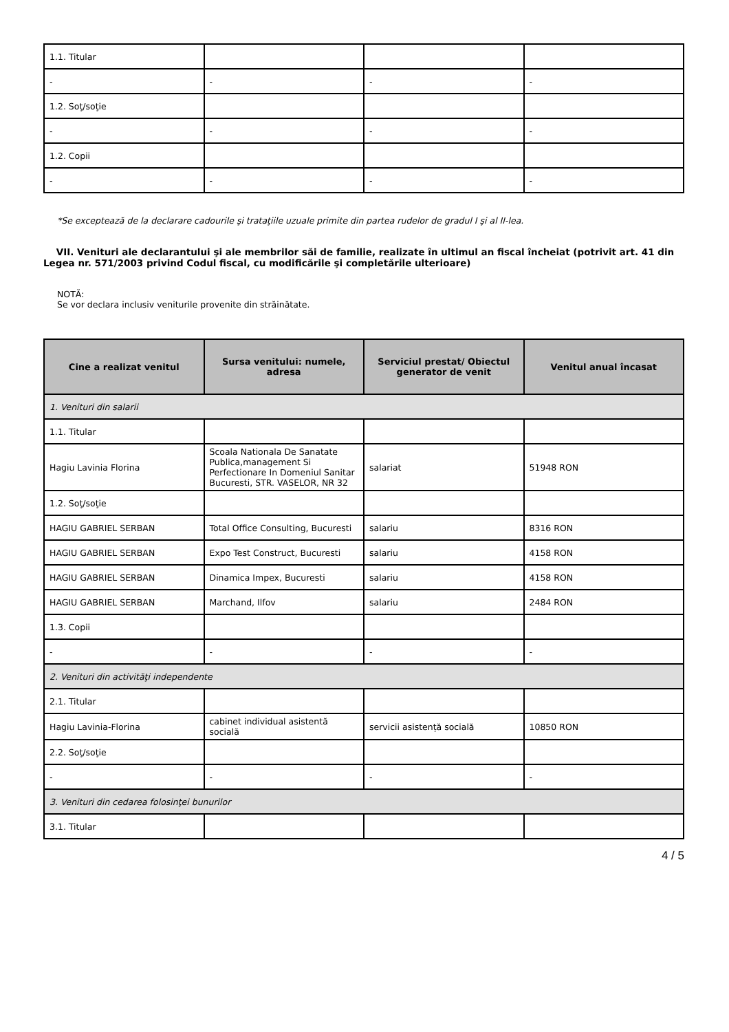| 1.1. Titular | | | |
| - | - | - | - |
| 1.2. Soţ/soţie | | | |
| - | - | - | - |
| 1.2. Copii | | | |
| - | - | - | - |
*Se exceptează de la declarare cadourile şi trataţiile uzuale primite din partea rudelor de gradul I şi al II-lea.
VII. Venituri ale declarantului şi ale membrilor săi de familie, realizate în ultimul an fiscal încheiat (potrivit art. 41 din Legea nr. 571/2003 privind Codul fiscal, cu modificările şi completările ulterioare)
NOTĂ:
Se vor declara inclusiv veniturile provenite din străinătate.
| Cine a realizat venitul | Sursa venitului: numele, adresa | Serviciul prestat/ Obiectul generator de venit | Venitul anual încasat |
| --- | --- | --- | --- |
| 1. Venituri din salarii | | | |
| 1.1. Titular | | | |
| Hagiu Lavinia Florina | Scoala Nationala De Sanatate Publica,management Si Perfectionare In Domeniul Sanitar Bucuresti, STR. VASELOR, NR 32 | salariat | 51948 RON |
| 1.2. Soţ/soţie | | | |
| HAGIU GABRIEL SERBAN | Total Office Consulting, Bucuresti | salariu | 8316 RON |
| HAGIU GABRIEL SERBAN | Expo Test Construct, Bucuresti | salariu | 4158 RON |
| HAGIU GABRIEL SERBAN | Dinamica Impex, Bucuresti | salariu | 4158 RON |
| HAGIU GABRIEL SERBAN | Marchand, Ilfov | salariu | 2484 RON |
| 1.3. Copii | | | |
| - | - | - | - |
| 2. Venituri din activităţi independente | | | |
| 2.1. Titular | | | |
| Hagiu Lavinia-Florina | cabinet individual asistentă socială | servicii asistență socială | 10850 RON |
| 2.2. Soţ/soţie | | | |
| - | - | - | - |
| 3. Venituri din cedarea folosinţei bunurilor | | | |
| 3.1. Titular | | | |
4 / 5